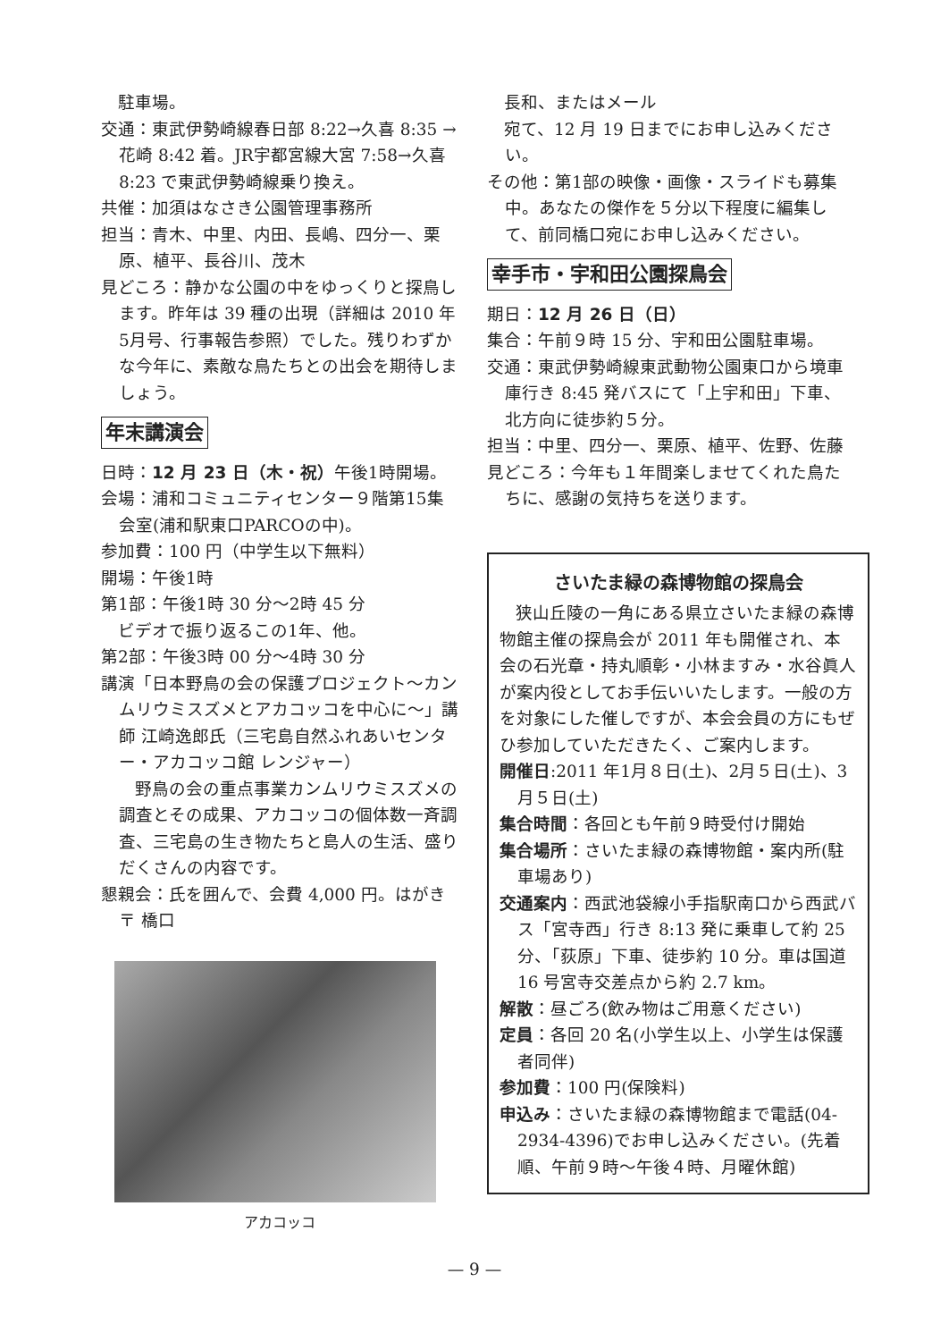駐車場。
交通：東武伊勢崎線春日部 8:22→久喜 8:35 →花崎 8:42 着。JR宇都宮線大宮 7:58→久喜 8:23 で東武伊勢崎線乗り換え。
共催：加須はなさき公園管理事務所
担当：青木、中里、内田、長嶋、四分一、栗原、植平、長谷川、茂木
見どころ：静かな公園の中をゆっくりと探鳥します。昨年は 39 種の出現（詳細は 2010 年5月号、行事報告参照）でした。残りわずかな今年に、素敵な鳥たちとの出会を期待しましょう。
年末講演会
日時：12 月 23 日（木・祝）午後1時開場。
会場：浦和コミュニティセンター９階第15集会室(浦和駅東口PARCOの中)。
参加費：100 円（中学生以下無料）
開場：午後1時
第1部：午後1時 30 分〜2時 45 分
　ビデオで振り返るこの1年、他。
第2部：午後3時 00 分〜4時 30 分
講演「日本野鳥の会の保護プロジェクト〜カンムリウミスズメとアカコッコを中心に〜」講師 江崎逸郎氏（三宅島自然ふれあいセンター・アカコッコ館 レンジャー）
　　野鳥の会の重点事業カンムリウミスズメの調査とその成果、アカコッコの個体数一斉調査、三宅島の生き物たちと島人の生活、盛りだくさんの内容です。
懇親会：氏を囲んで、会費 4,000 円。はがき 〒 橋口
アカコッコ
　長和、またはメール
　宛て、12 月 19 日までにお申し込みください。
その他：第1部の映像・画像・スライドも募集中。あなたの傑作を５分以下程度に編集して、前同橋口宛にお申し込みください。
幸手市・宇和田公園探鳥会
期日：12 月 26 日（日）
集合：午前９時 15 分、宇和田公園駐車場。
交通：東武伊勢崎線東武動物公園東口から境車庫行き 8:45 発バスにて「上宇和田」下車、北方向に徒歩約５分。
担当：中里、四分一、栗原、植平、佐野、佐藤
見どころ：今年も１年間楽しませてくれた鳥たちに、感謝の気持ちを送ります。
さいたま緑の森博物館の探鳥会
狭山丘陵の一角にある県立さいたま緑の森博物館主催の探鳥会が 2011 年も開催され、本会の石光章・持丸順彰・小林ますみ・水谷眞人が案内役としてお手伝いいたします。一般の方を対象にした催しですが、本会会員の方にもぜひ参加していただきたく、ご案内します。
開催日:2011 年1月８日(土)、2月５日(土)、3月５日(土)
集合時間：各回とも午前９時受付け開始
集合場所：さいたま緑の森博物館・案内所(駐車場あり)
交通案内：西武池袋線小手指駅南口から西武バス「宮寺西」行き 8:13 発に乗車して約 25 分、「荻原」下車、徒歩約 10 分。車は国道 16 号宮寺交差点から約 2.7 km。
解散：昼ごろ(飲み物はご用意ください)
定員：各回 20 名(小学生以上、小学生は保護者同伴)
参加費：100 円(保険料)
申込み：さいたま緑の森博物館まで電話(04-2934-4396)でお申し込みください。(先着順、午前９時〜午後４時、月曜休館)
— 9 —